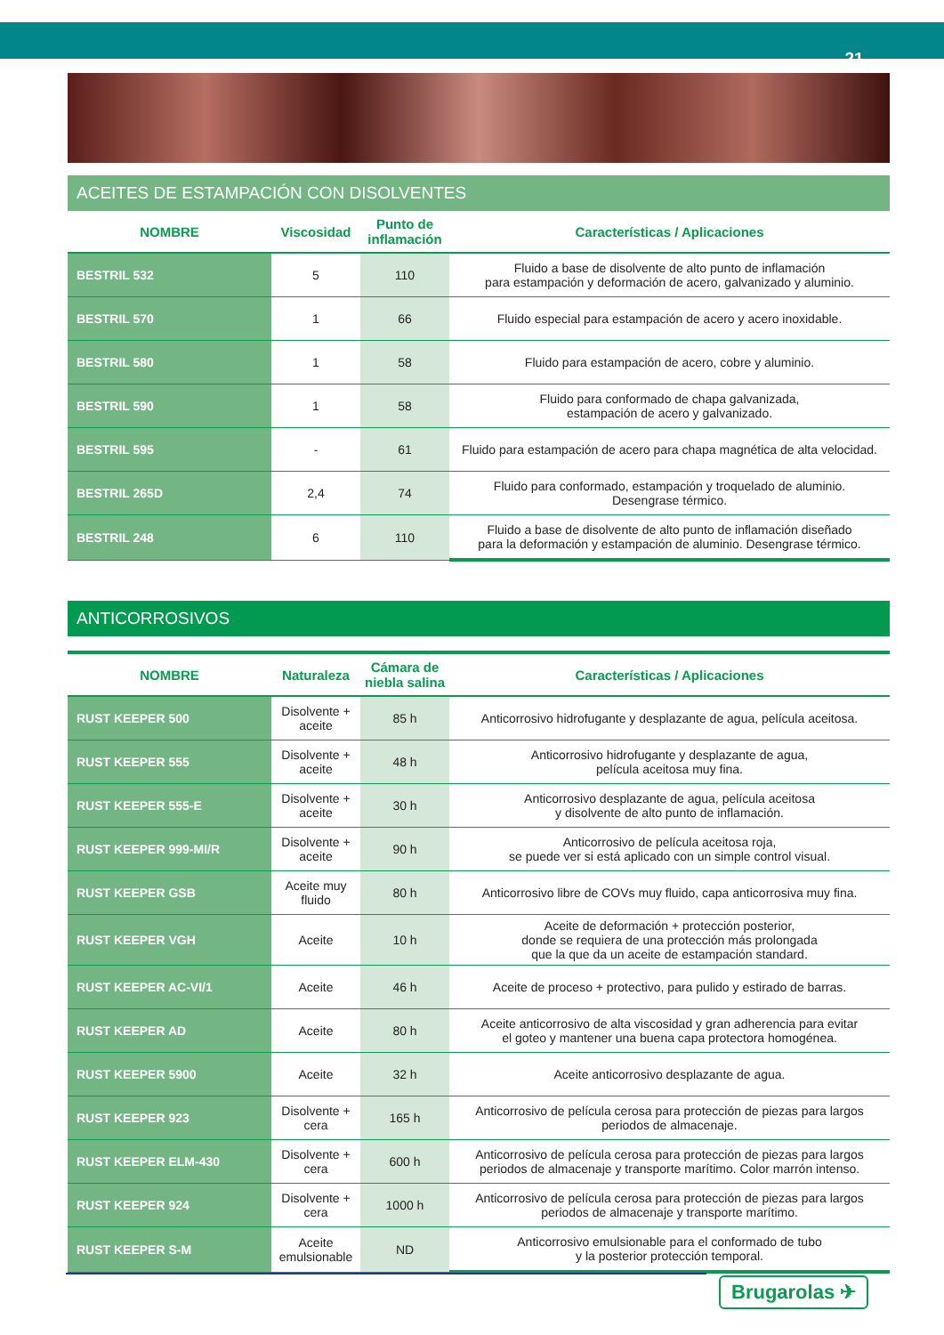21
ACEITES DE ESTAMPACIÓN CON DISOLVENTES
| NOMBRE | Viscosidad | Punto de inflamación | Características / Aplicaciones |
| --- | --- | --- | --- |
| BESTRIL 532 | 5 | 110 | Fluido a base de disolvente de alto punto de inflamación para estampación y deformación de acero, galvanizado y aluminio. |
| BESTRIL 570 | 1 | 66 | Fluido especial para estampación de acero y acero inoxidable. |
| BESTRIL 580 | 1 | 58 | Fluido para estampación de acero, cobre y aluminio. |
| BESTRIL 590 | 1 | 58 | Fluido para conformado de chapa galvanizada, estampación de acero y galvanizado. |
| BESTRIL 595 | - | 61 | Fluido para estampación de acero para chapa magnética de alta velocidad. |
| BESTRIL 265D | 2,4 | 74 | Fluido para conformado, estampación y troquelado de aluminio. Desengrase térmico. |
| BESTRIL 248 | 6 | 110 | Fluido a base de disolvente de alto punto de inflamación diseñado para la deformación y estampación de aluminio. Desengrase térmico. |
ANTICORROSIVOS
| NOMBRE | Naturaleza | Cámara de niebla salina | Características / Aplicaciones |
| --- | --- | --- | --- |
| RUST KEEPER 500 | Disolvente + aceite | 85 h | Anticorrosivo hidrofugante y desplazante de agua, película aceitosa. |
| RUST KEEPER 555 | Disolvente + aceite | 48 h | Anticorrosivo hidrofugante y desplazante de agua, película aceitosa muy fina. |
| RUST KEEPER 555-E | Disolvente + aceite | 30 h | Anticorrosivo desplazante de agua, película aceitosa y disolvente de alto punto de inflamación. |
| RUST KEEPER 999-MI/R | Disolvente + aceite | 90 h | Anticorrosivo de película aceitosa roja, se puede ver si está aplicado con un simple control visual. |
| RUST KEEPER GSB | Aceite muy fluido | 80 h | Anticorrosivo libre de COVs muy fluido, capa anticorrosiva muy fina. |
| RUST KEEPER VGH | Aceite | 10 h | Aceite de deformación + protección posterior, donde se requiera de una protección más prolongada que la que da un aceite de estampación standard. |
| RUST KEEPER AC-VI/1 | Aceite | 46 h | Aceite de proceso + protectivo, para pulido y estirado de barras. |
| RUST KEEPER AD | Aceite | 80 h | Aceite anticorrosivo de alta viscosidad y gran adherencia para evitar el goteo y mantener una buena capa protectora homogénea. |
| RUST KEEPER 5900 | Aceite | 32 h | Aceite anticorrosivo desplazante de agua. |
| RUST KEEPER 923 | Disolvente + cera | 165 h | Anticorrosivo de película cerosa para protección de piezas para largos periodos de almacenaje. |
| RUST KEEPER ELM-430 | Disolvente + cera | 600 h | Anticorrosivo de película cerosa para protección de piezas para largos periodos de almacenaje y transporte marítimo. Color marrón intenso. |
| RUST KEEPER 924 | Disolvente + cera | 1000 h | Anticorrosivo de película cerosa para protección de piezas para largos periodos de almacenaje y transporte marítimo. |
| RUST KEEPER S-M | Aceite emulsionable | ND | Anticorrosivo emulsionable para el conformado de tubo y la posterior protección temporal. |
Brugarolas ✈